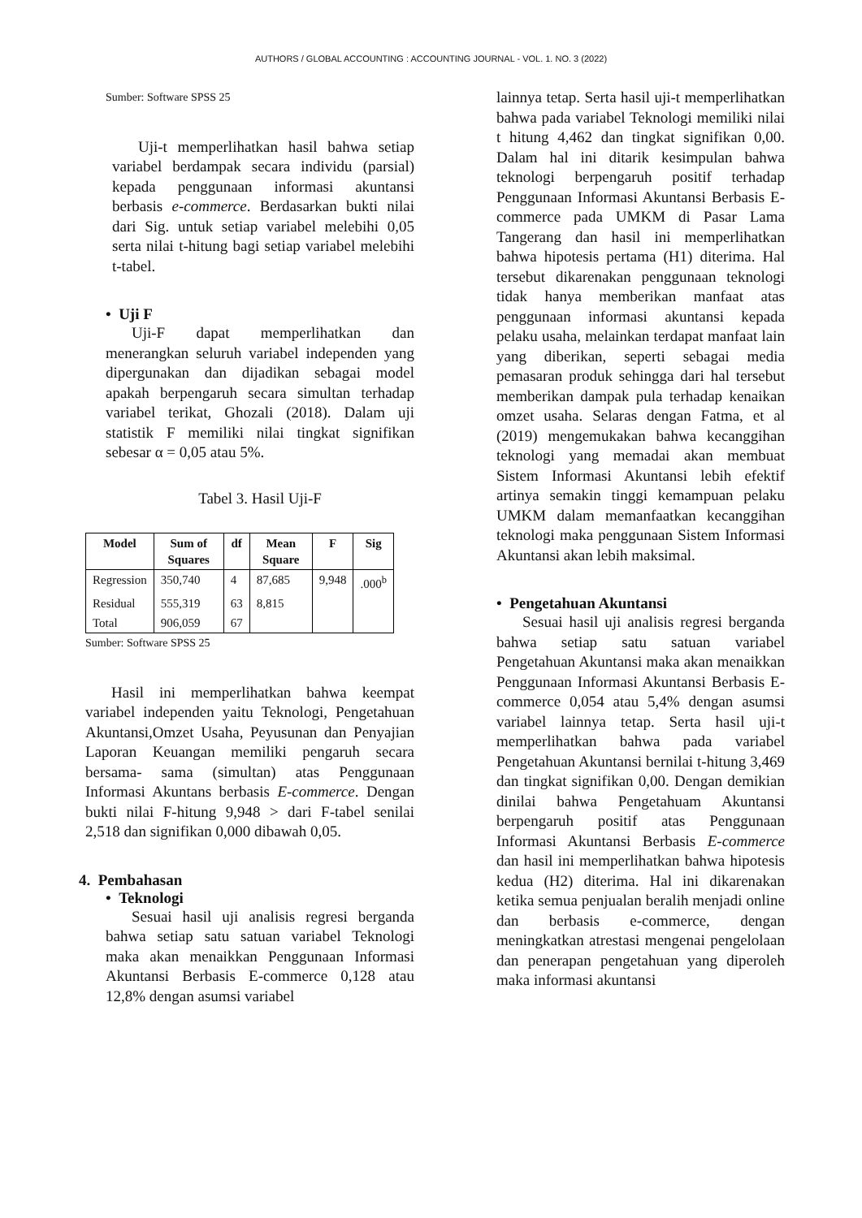AUTHORS / GLOBAL ACCOUNTING : ACCOUNTING JOURNAL - VOL. 1. NO. 3 (2022)
Sumber: Software SPSS 25
Uji-t memperlihatkan hasil bahwa setiap variabel berdampak secara individu (parsial) kepada penggunaan informasi akuntansi berbasis e-commerce. Berdasarkan bukti nilai dari Sig. untuk setiap variabel melebihi 0,05 serta nilai t-hitung bagi setiap variabel melebihi t-tabel.
• Uji F
Uji-F dapat memperlihatkan dan menerangkan seluruh variabel independen yang dipergunakan dan dijadikan sebagai model apakah berpengaruh secara simultan terhadap variabel terikat, Ghozali (2018). Dalam uji statistik F memiliki nilai tingkat signifikan sebesar α = 0,05 atau 5%.
Tabel 3. Hasil Uji-F
| Model | Sum of Squares | df | Mean Square | F | Sig |
| --- | --- | --- | --- | --- | --- |
| Regression | 350,740 | 4 | 87,685 | 9,948 | .000<sup>b</sup> |
| Residual | 555,319 | 63 | 8,815 | | |
| Total | 906,059 | 67 | | | |
Sumber: Software SPSS 25
Hasil ini memperlihatkan bahwa keempat variabel independen yaitu Teknologi, Pengetahuan Akuntansi,Omzet Usaha, Peyusunan dan Penyajian Laporan Keuangan memiliki pengaruh secara bersama- sama (simultan) atas Penggunaan Informasi Akuntans berbasis E-commerce. Dengan bukti nilai F-hitung 9,948 > dari F-tabel senilai 2,518 dan signifikan 0,000 dibawah 0,05.
4. Pembahasan
• Teknologi
Sesuai hasil uji analisis regresi berganda bahwa setiap satu satuan variabel Teknologi maka akan menaikkan Penggunaan Informasi Akuntansi Berbasis E-commerce 0,128 atau 12,8% dengan asumsi variabel
lainnya tetap. Serta hasil uji-t memperlihatkan bahwa pada variabel Teknologi memiliki nilai t hitung 4,462 dan tingkat signifikan 0,00. Dalam hal ini ditarik kesimpulan bahwa teknologi berpengaruh positif terhadap Penggunaan Informasi Akuntansi Berbasis E-commerce pada UMKM di Pasar Lama Tangerang dan hasil ini memperlihatkan bahwa hipotesis pertama (H1) diterima. Hal tersebut dikarenakan penggunaan teknologi tidak hanya memberikan manfaat atas penggunaan informasi akuntansi kepada pelaku usaha, melainkan terdapat manfaat lain yang diberikan, seperti sebagai media pemasaran produk sehingga dari hal tersebut memberikan dampak pula terhadap kenaikan omzet usaha. Selaras dengan Fatma, et al (2019) mengemukakan bahwa kecanggihan teknologi yang memadai akan membuat Sistem Informasi Akuntansi lebih efektif artinya semakin tinggi kemampuan pelaku UMKM dalam memanfaatkan kecanggihan teknologi maka penggunaan Sistem Informasi Akuntansi akan lebih maksimal.
• Pengetahuan Akuntansi
Sesuai hasil uji analisis regresi berganda bahwa setiap satu satuan variabel Pengetahuan Akuntansi maka akan menaikkan Penggunaan Informasi Akuntansi Berbasis E-commerce 0,054 atau 5,4% dengan asumsi variabel lainnya tetap. Serta hasil uji-t memperlihatkan bahwa pada variabel Pengetahuan Akuntansi bernilai t-hitung 3,469 dan tingkat signifikan 0,00. Dengan demikian dinilai bahwa Pengetahuam Akuntansi berpengaruh positif atas Penggunaan Informasi Akuntansi Berbasis E-commerce dan hasil ini memperlihatkan bahwa hipotesis kedua (H2) diterima. Hal ini dikarenakan ketika semua penjualan beralih menjadi online dan berbasis e-commerce, dengan meningkatkan atrestasi mengenai pengelolaan dan penerapan pengetahuan yang diperoleh maka informasi akuntansi